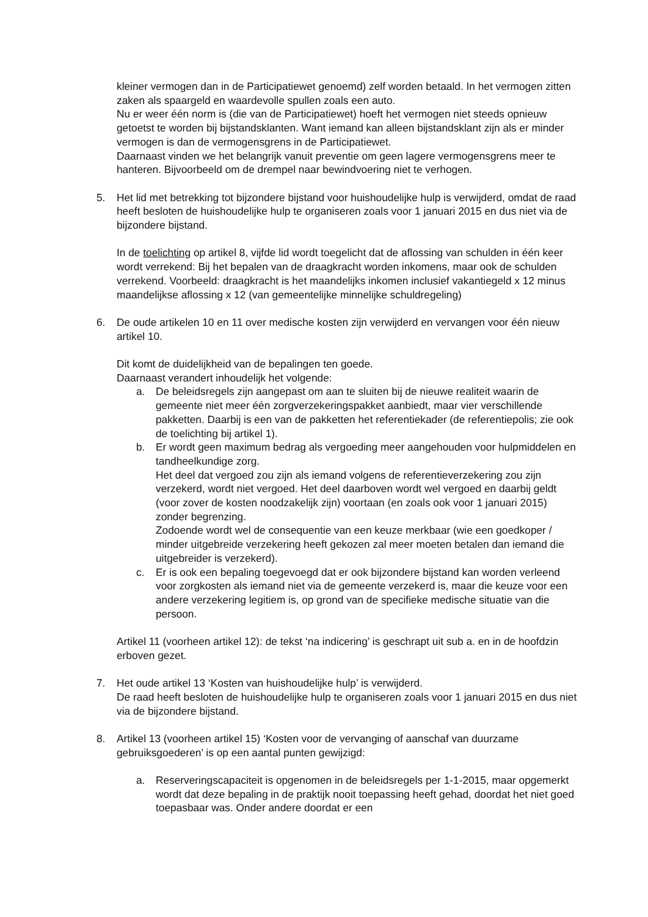kleiner vermogen dan in de Participatiewet genoemd) zelf worden betaald. In het vermogen zitten zaken als spaargeld en waardevolle spullen zoals een auto.
Nu er weer één norm is (die van de Participatiewet) hoeft het vermogen niet steeds opnieuw getoetst te worden bij bijstandsklanten. Want iemand kan alleen bijstandsklant zijn als er minder vermogen is dan de vermogensgrens in de Participatiewet.
Daarnaast vinden we het belangrijk vanuit preventie om geen lagere vermogensgrens meer te hanteren. Bijvoorbeeld om de drempel naar bewindvoering niet te verhogen.
5. Het lid met betrekking tot bijzondere bijstand voor huishoudelijke hulp is verwijderd, omdat de raad heeft besloten de huishoudelijke hulp te organiseren zoals voor 1 januari 2015 en dus niet via de bijzondere bijstand.
In de toelichting op artikel 8, vijfde lid wordt toegelicht dat de aflossing van schulden in één keer wordt verrekend: Bij het bepalen van de draagkracht worden inkomens, maar ook de schulden verrekend. Voorbeeld: draagkracht is het maandelijks inkomen inclusief vakantiegeld x 12 minus maandelijkse aflossing x 12 (van gemeentelijke minnelijke schuldregeling)
6. De oude artikelen 10 en 11 over medische kosten zijn verwijderd en vervangen voor één nieuw artikel 10.
Dit komt de duidelijkheid van de bepalingen ten goede.
Daarnaast verandert inhoudelijk het volgende:
a. De beleidsregels zijn aangepast om aan te sluiten bij de nieuwe realiteit waarin de gemeente niet meer één zorgverzekeringspakket aanbiedt, maar vier verschillende pakketten. Daarbij is een van de pakketten het referentiekader (de referentiepolis; zie ook de toelichting bij artikel 1).
b. Er wordt geen maximum bedrag als vergoeding meer aangehouden voor hulpmiddelen en tandheelkundige zorg.
Het deel dat vergoed zou zijn als iemand volgens de referentieverzekering zou zijn verzekerd, wordt niet vergoed. Het deel daarboven wordt wel vergoed en daarbij geldt (voor zover de kosten noodzakelijk zijn) voortaan (en zoals ook voor 1 januari 2015) zonder begrenzing.
Zodoende wordt wel de consequentie van een keuze merkbaar (wie een goedkoper / minder uitgebreide verzekering heeft gekozen zal meer moeten betalen dan iemand die uitgebreider is verzekerd).
c. Er is ook een bepaling toegevoegd dat er ook bijzondere bijstand kan worden verleend voor zorgkosten als iemand niet via de gemeente verzekerd is, maar die keuze voor een andere verzekering legitiem is, op grond van de specifieke medische situatie van die persoon.
Artikel 11 (voorheen artikel 12): de tekst ‘na indicering’ is geschrapt uit sub a. en in de hoofdzin erboven gezet.
7. Het oude artikel 13 ‘Kosten van huishoudelijke hulp’ is verwijderd.
De raad heeft besloten de huishoudelijke hulp te organiseren zoals voor 1 januari 2015 en dus niet via de bijzondere bijstand.
8. Artikel 13 (voorheen artikel 15) ‘Kosten voor de vervanging of aanschaf van duurzame gebruiksgoederen’ is op een aantal punten gewijzigd:
a. Reserveringscapaciteit is opgenomen in de beleidsregels per 1-1-2015, maar opgemerkt wordt dat deze bepaling in de praktijk nooit toepassing heeft gehad, doordat het niet goed toepasbaar was. Onder andere doordat er een